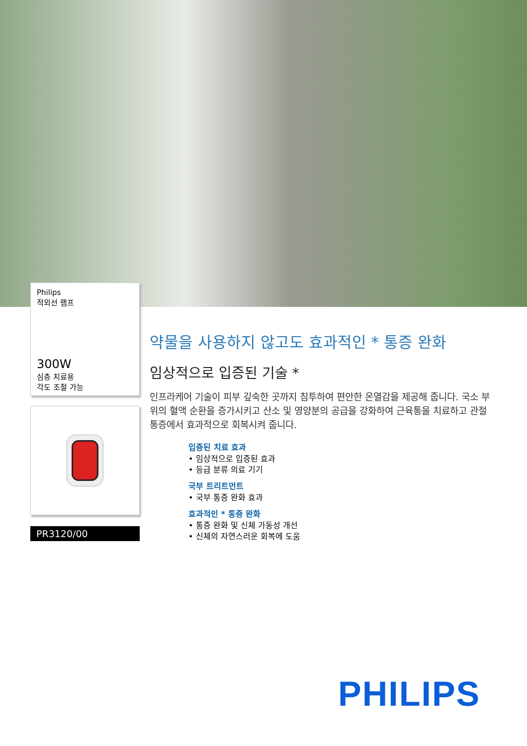Philips
적외선 램프
300W
심층 치료용
각도 조절 가능
PR3120/00
약물을 사용하지 않고도 효과적인 * 통증 완화
임상적으로 입증된 기술 *
인프라케어 기술이 피부 깊숙한 곳까지 침투하여 편안한 온열감을 제공해 줍니다. 국소 부위의 혈액 순환을 증가시키고 산소 및 영양분의 공급을 강화하여 근육통을 치료하고 관절 통증에서 효과적으로 회복시켜 줍니다.
입증된 치료 효과
• 임상적으로 입증된 효과
• 등급 분류 의료 기기
국부 트리트먼트
• 국부 통증 완화 효과
효과적인 * 통증 완화
• 통증 완화 및 신체 가동성 개선
• 신체의 자연스러운 회복에 도움
PHILIPS